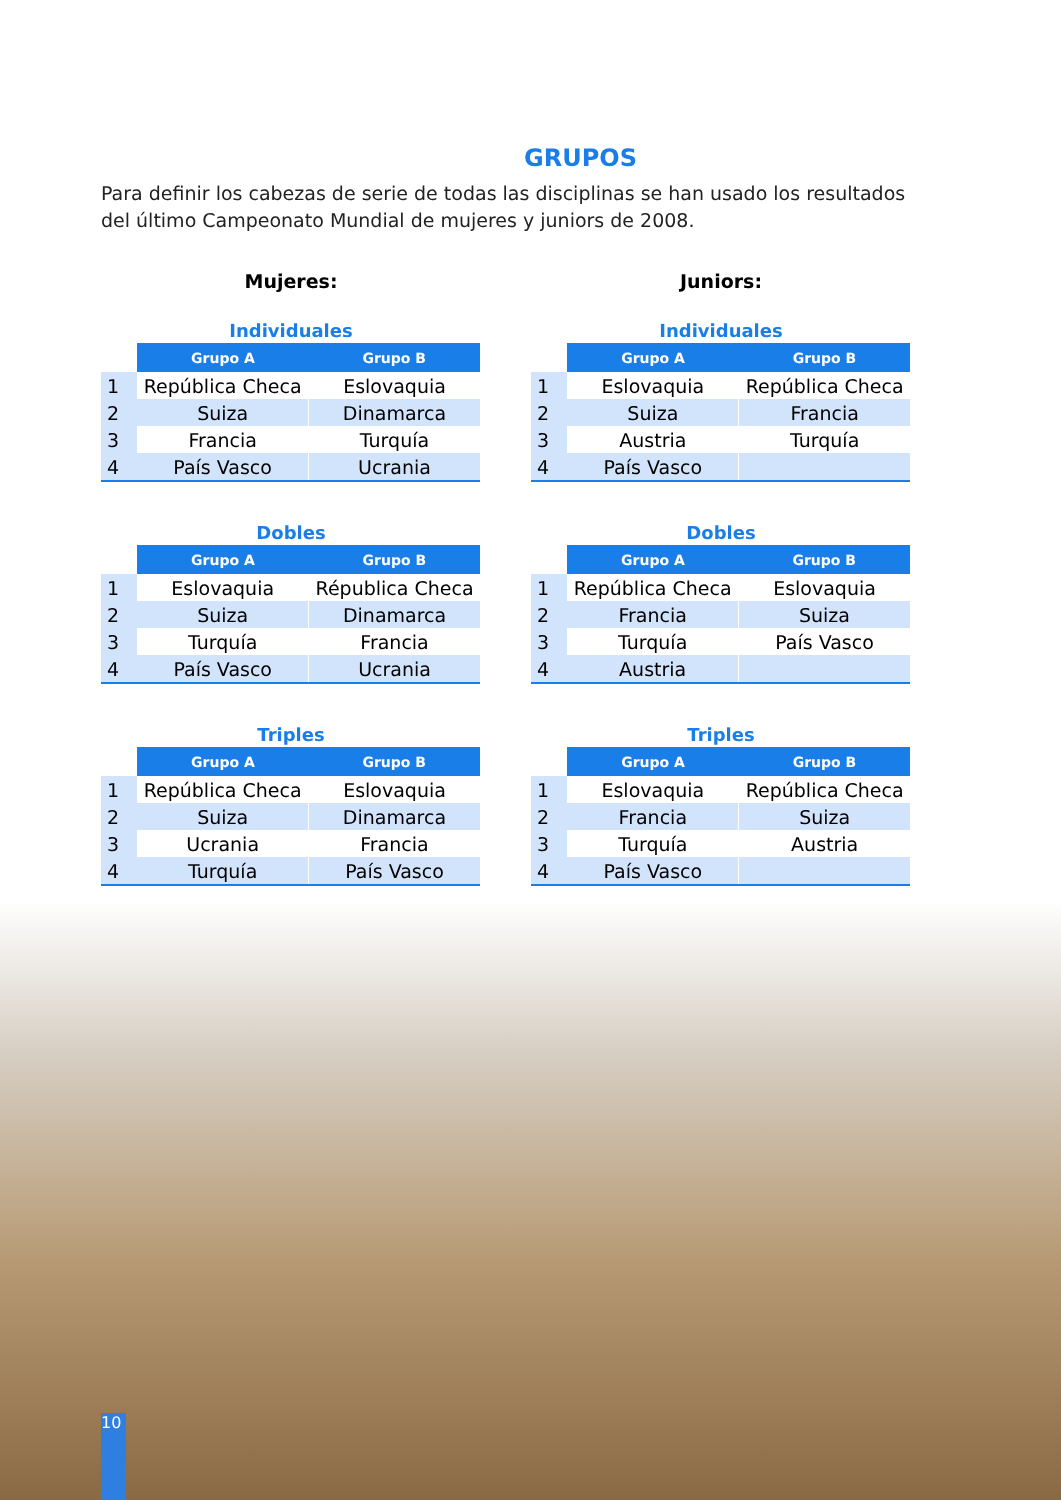GRUPOS
Para definir los cabezas de serie de todas las disciplinas se han usado los resultados del último Campeonato Mundial de mujeres y juniors de 2008.
Mujeres:
Individuales
| | Grupo A | Grupo B |
| --- | --- | --- |
| 1 | República Checa | Eslovaquia |
| 2 | Suiza | Dinamarca |
| 3 | Francia | Turquía |
| 4 | País Vasco | Ucrania |
Dobles
| | Grupo A | Grupo B |
| --- | --- | --- |
| 1 | Eslovaquia | Républica Checa |
| 2 | Suiza | Dinamarca |
| 3 | Turquía | Francia |
| 4 | País Vasco | Ucrania |
Triples
| | Grupo A | Grupo B |
| --- | --- | --- |
| 1 | República Checa | Eslovaquia |
| 2 | Suiza | Dinamarca |
| 3 | Ucrania | Francia |
| 4 | Turquía | País Vasco |
Juniors:
Individuales
| | Grupo A | Grupo B |
| --- | --- | --- |
| 1 | Eslovaquia | República Checa |
| 2 | Suiza | Francia |
| 3 | Austria | Turquía |
| 4 | País Vasco | |
Dobles
| | Grupo A | Grupo B |
| --- | --- | --- |
| 1 | República Checa | Eslovaquia |
| 2 | Francia | Suiza |
| 3 | Turquía | País Vasco |
| 4 | Austria | |
Triples
| | Grupo A | Grupo B |
| --- | --- | --- |
| 1 | Eslovaquia | República Checa |
| 2 | Francia | Suiza |
| 3 | Turquía | Austria |
| 4 | País Vasco | |
10